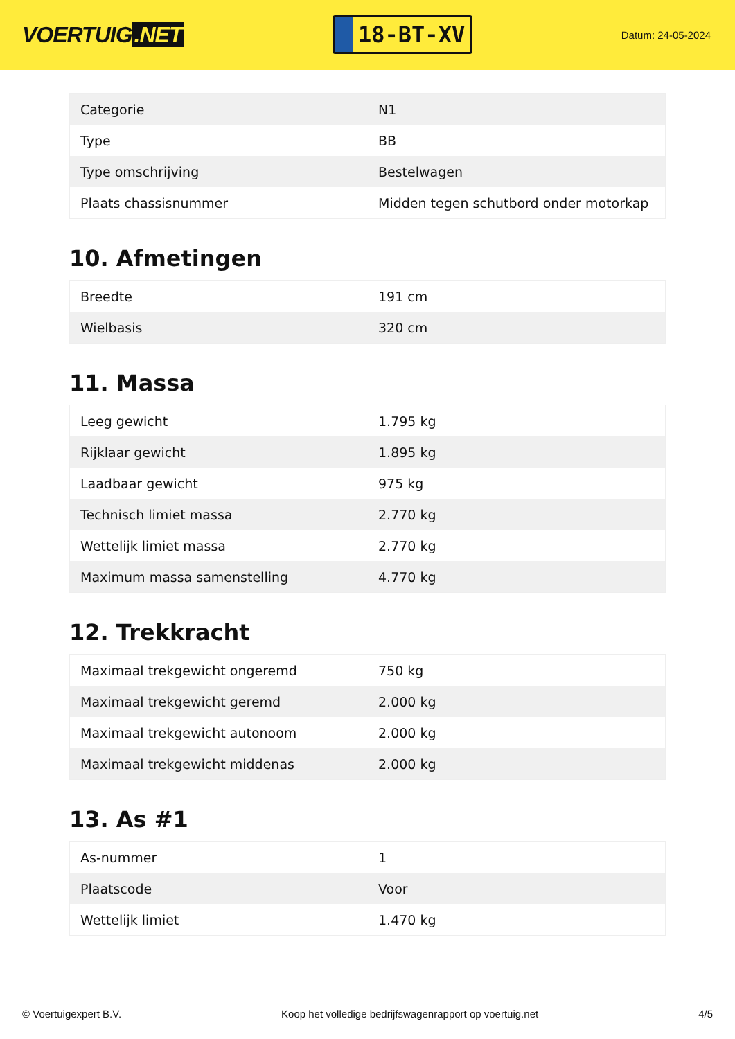VOERTUIG.NET
18-BT-XV
Datum: 24-05-2024
| Categorie | N1 |
| Type | BB |
| Type omschrijving | Bestelwagen |
| Plaats chassisnummer | Midden tegen schutbord onder motorkap |
10. Afmetingen
| Breedte | 191 cm |
| Wielbasis | 320 cm |
11. Massa
| Leeg gewicht | 1.795 kg |
| Rijklaar gewicht | 1.895 kg |
| Laadbaar gewicht | 975 kg |
| Technisch limiet massa | 2.770 kg |
| Wettelijk limiet massa | 2.770 kg |
| Maximum massa samenstelling | 4.770 kg |
12. Trekkracht
| Maximaal trekgewicht ongeremd | 750 kg |
| Maximaal trekgewicht geremd | 2.000 kg |
| Maximaal trekgewicht autonoom | 2.000 kg |
| Maximaal trekgewicht middenas | 2.000 kg |
13. As #1
| As-nummer | 1 |
| Plaatscode | Voor |
| Wettelijk limiet | 1.470 kg |
© Voertuigexpert B.V. Koop het volledige bedrijfswagenrapport op voertuig.net 4/5